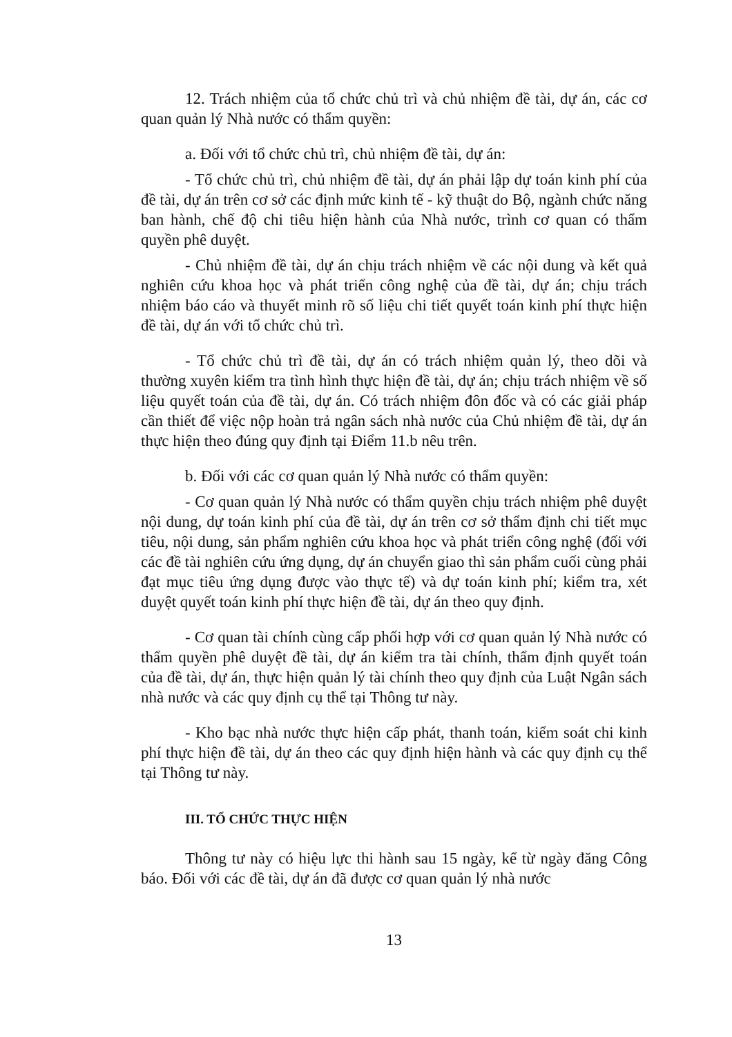12. Trách nhiệm của tổ chức chủ trì và chủ nhiệm đề tài, dự án, các cơ quan quản lý Nhà nước có thẩm quyền:
a. Đối với tổ chức chủ trì, chủ nhiệm đề tài, dự án:
- Tổ chức chủ trì, chủ nhiệm đề tài, dự án phải lập dự toán kinh phí của đề tài, dự án trên cơ sở các định mức kinh tế - kỹ thuật do Bộ, ngành chức năng ban hành, chế độ chi tiêu hiện hành của Nhà nước, trình cơ quan có thẩm quyền phê duyệt.
- Chủ nhiệm đề tài, dự án chịu trách nhiệm về các nội dung và kết quả nghiên cứu khoa học và phát triển công nghệ của đề tài, dự án; chịu trách nhiệm báo cáo và thuyết minh rõ số liệu chi tiết quyết toán kinh phí thực hiện đề tài, dự án với tổ chức chủ trì.
- Tổ chức chủ trì đề tài, dự án có trách nhiệm quản lý, theo dõi và thường xuyên kiểm tra tình hình thực hiện đề tài, dự án; chịu trách nhiệm về số liệu quyết toán của đề tài, dự án. Có trách nhiệm đôn đốc và có các giải pháp cần thiết để việc nộp hoàn trả ngân sách nhà nước của Chủ nhiệm đề tài, dự án thực hiện theo đúng quy định tại Điểm 11.b nêu trên.
b. Đối với các cơ quan quản lý Nhà nước có thẩm quyền:
- Cơ quan quản lý Nhà nước có thẩm quyền chịu trách nhiệm phê duyệt nội dung, dự toán kinh phí của đề tài, dự án trên cơ sở thẩm định chi tiết mục tiêu, nội dung, sản phẩm nghiên cứu khoa học và phát triển công nghệ (đối với các đề tài nghiên cứu ứng dụng, dự án chuyển giao thì sản phẩm cuối cùng phải đạt mục tiêu ứng dụng được vào thực tế) và dự toán kinh phí; kiểm tra, xét duyệt quyết toán kinh phí thực hiện đề tài, dự án theo quy định.
- Cơ quan tài chính cùng cấp phối hợp với cơ quan quản lý Nhà nước có thẩm quyền phê duyệt đề tài, dự án kiểm tra tài chính, thẩm định quyết toán của đề tài, dự án, thực hiện quản lý tài chính theo quy định của Luật Ngân sách nhà nước và các quy định cụ thể tại Thông tư này.
- Kho bạc nhà nước thực hiện cấp phát, thanh toán, kiểm soát chi kinh phí thực hiện đề tài, dự án theo các quy định hiện hành và các quy định cụ thể tại Thông tư này.
III. TỔ CHỨC THỰC HIỆN
Thông tư này có hiệu lực thi hành sau 15 ngày, kể từ ngày đăng Công báo. Đối với các đề tài, dự án đã được cơ quan quản lý nhà nước
13